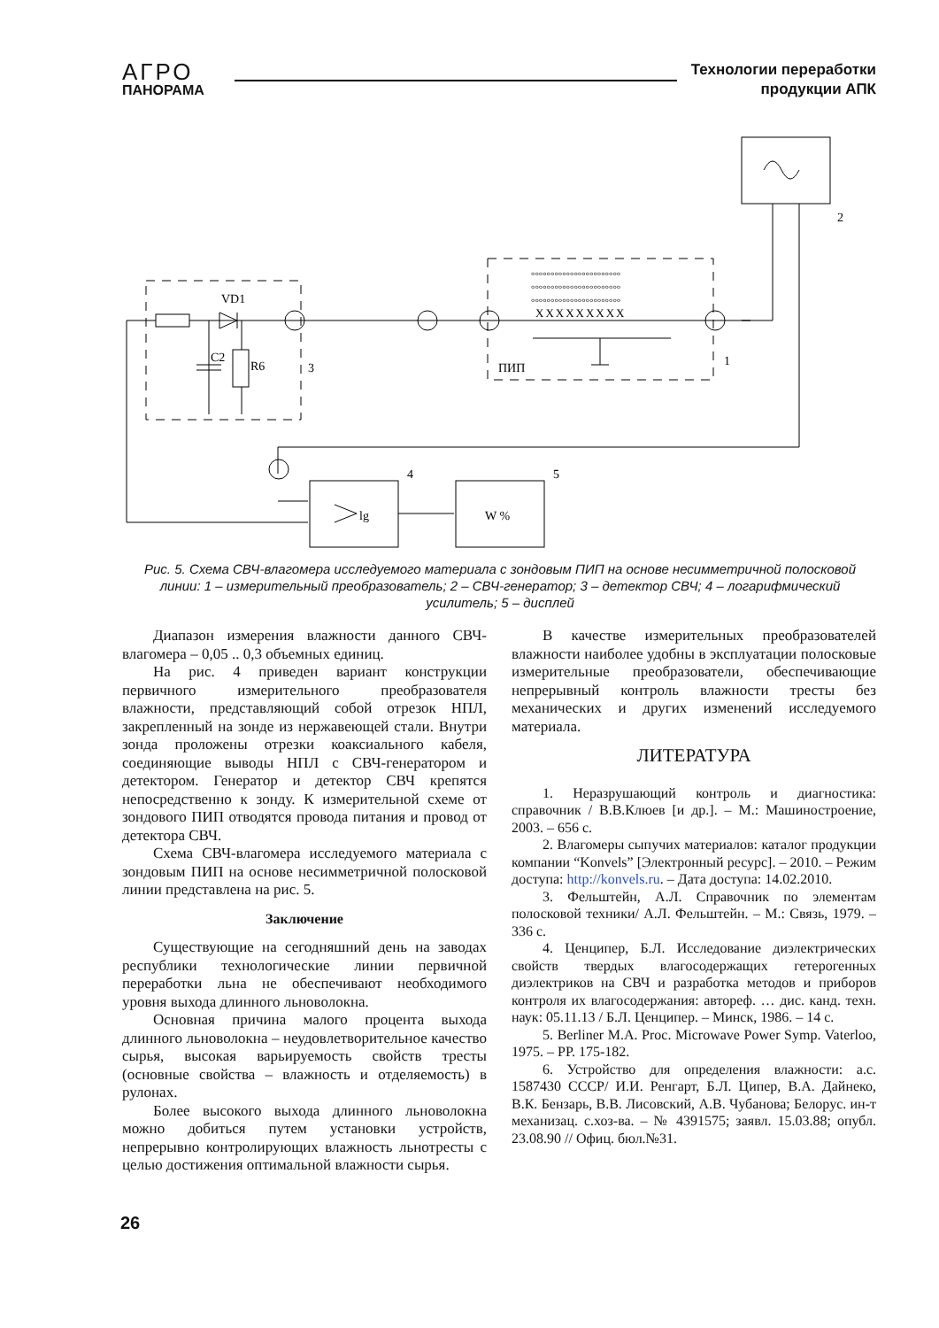АГРО
ПАНОРАМА
Технологии переработки
продукции АПК
VD1
C2
R6
3
ПИП
1
2
4
5
lg
W %
XXXXXXXXX
°°°°°°°°°°°°°°°°°°°°°°°
°°°°°°°°°°°°°°°°°°°°°°°
°°°°°°°°°°°°°°°°°°°°°°°
Рис. 5. Схема СВЧ-влагомера исследуемого материала с зондовым ПИП на основе несимметричной полосковой линии: 1 – измерительный преобразователь; 2 – СВЧ-генератор; 3 – детектор СВЧ; 4 – логарифмический усилитель; 5 – дисплей
Диапазон измерения влажности данного СВЧ-влагомера – 0,05 .. 0,3 объемных единиц.
На рис. 4 приведен вариант конструкции первичного измерительного преобразователя влажности, представляющий собой отрезок НПЛ, закрепленный на зонде из нержавеющей стали. Внутри зонда проложены отрезки коаксиального кабеля, соединяющие выводы НПЛ с СВЧ-генератором и детектором. Генератор и детектор СВЧ крепятся непосредственно к зонду. К измерительной схеме от зондового ПИП отводятся провода питания и провод от детектора СВЧ.
Схема СВЧ-влагомера исследуемого материала с зондовым ПИП на основе несимметричной полосковой линии представлена на рис. 5.
Заключение
Существующие на сегодняшний день на заводах республики технологические линии первичной переработки льна не обеспечивают необходимого уровня выхода длинного льноволокна.
Основная причина малого процента выхода длинного льноволокна – неудовлетворительное качество сырья, высокая варьируемость свойств тресты (основные свойства – влажность и отделяемость) в рулонах.
Более высокого выхода длинного льноволокна можно добиться путем установки устройств, непрерывно контролирующих влажность льнотресты с целью достижения оптимальной влажности сырья.
В качестве измерительных преобразователей влажности наиболее удобны в эксплуатации полосковые измерительные преобразователи, обеспечивающие непрерывный контроль влажности тресты без механических и других изменений исследуемого материала.
ЛИТЕРАТУРА
1. Неразрушающий контроль и диагностика: справочник / В.В.Клюев [и др.]. – М.: Машиностроение, 2003. – 656 с.
2. Влагомеры сыпучих материалов: каталог продукции компании “Konvels” [Электронный ресурс]. – 2010. – Режим доступа: http://konvels.ru. – Дата доступа: 14.02.2010.
3. Фельштейн, А.Л. Справочник по элементам полосковой техники/ А.Л. Фельштейн. – М.: Связь, 1979. – 336 с.
4. Ценципер, Б.Л. Исследование диэлектрических свойств твердых влагосодержащих гетерогенных диэлектриков на СВЧ и разработка методов и приборов контроля их влагосодержания: автореф. … дис. канд. техн. наук: 05.11.13 / Б.Л. Ценципер. – Минск, 1986. – 14 с.
5. Berliner M.A. Proc. Microwave Power Symp. Vaterloo, 1975. – PP. 175-182.
6. Устройство для определения влажности: а.с. 1587430 СССР/ И.И. Ренгарт, Б.Л. Ципер, В.А. Дайнеко, В.К. Бензарь, В.В. Лисовский, А.В. Чубанова; Белорус. ин-т механизац. с.хоз-ва. – № 4391575; заявл. 15.03.88; опубл. 23.08.90 // Офиц. бюл.№31.
26